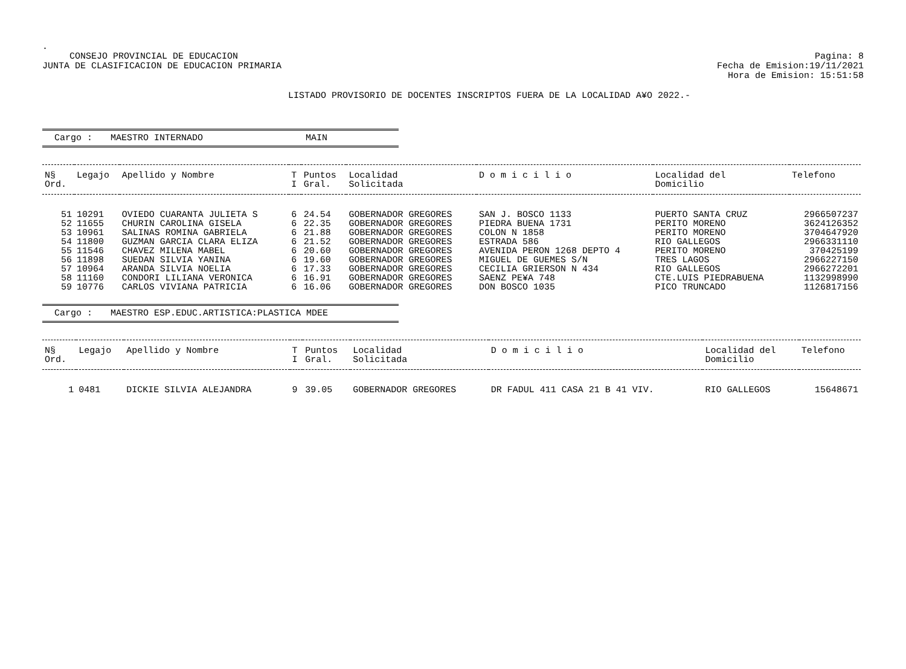.
CONSEJO PROVINCIAL DE EDUCACION
JUNTA DE CLASIFICACION DE EDUCACION PRIMARIA
Pagina: 8
Fecha de Emision:19/11/2021
Hora de Emision: 15:51:58
LISTADO PROVISORIO DE DOCENTES INSCRIPTOS FUERA DE LA LOCALIDAD A¥O 2022.-
Cargo : MAESTRO INTERNADO MAIN
| N§ | Legajo | Apellido y Nombre | T | Puntos | Localidad | D o m i c i l i o | Localidad del | Telefono |
| --- | --- | --- | --- | --- | --- | --- | --- | --- |
| Ord. | | | I | Gral. | Solicitada | | Domicilio | |
| 51 | 10291 | OVIEDO CUARANTA JULIETA S | 6 | 24.54 | GOBERNADOR GREGORES | SAN J. BOSCO 1133 | PUERTO SANTA CRUZ | 2966507237 |
| 52 | 11655 | CHURIN CAROLINA GISELA | 6 | 22.35 | GOBERNADOR GREGORES | PIEDRA BUENA 1731 | PERITO MORENO | 3624126352 |
| 53 | 10961 | SALINAS ROMINA GABRIELA | 6 | 21.88 | GOBERNADOR GREGORES | COLON N 1858 | PERITO MORENO | 3704647920 |
| 54 | 11800 | GUZMAN GARCIA CLARA ELIZA | 6 | 21.52 | GOBERNADOR GREGORES | ESTRADA 586 | RIO GALLEGOS | 2966331110 |
| 55 | 11546 | CHAVEZ MILENA MABEL | 6 | 20.60 | GOBERNADOR GREGORES | AVENIDA PERON 1268 DEPTO 4 | PERITO MORENO | 370425199 |
| 56 | 11898 | SUEDAN SILVIA YANINA | 6 | 19.60 | GOBERNADOR GREGORES | MIGUEL DE GUEMES S/N | TRES LAGOS | 2966227150 |
| 57 | 10964 | ARANDA SILVIA NOELIA | 6 | 17.33 | GOBERNADOR GREGORES | CECILIA GRIERSON N 434 | RIO GALLEGOS | 2966272201 |
| 58 | 11160 | CONDORI LILIANA VERONICA | 6 | 16.91 | GOBERNADOR GREGORES | SAENZ PE¥A 748 | CTE.LUIS PIEDRABUENA | 1132998990 |
| 59 | 10776 | CARLOS VIVIANA PATRICIA | 6 | 16.06 | GOBERNADOR GREGORES | DON BOSCO 1035 | PICO TRUNCADO | 1126817156 |
Cargo : MAESTRO ESP.EDUC.ARTISTICA:PLASTICA MDEE
| N§ | Legajo | Apellido y Nombre | T | Puntos | Localidad | D o m i c i l i o | Localidad del | Telefono |
| --- | --- | --- | --- | --- | --- | --- | --- | --- |
| Ord. | | | I | Gral. | Solicitada | | Domicilio | |
| 1 | 0481 | DICKIE SILVIA ALEJANDRA | 9 | 39.05 | GOBERNADOR GREGORES | DR FADUL 411 CASA 21 B 41 VIV. | RIO GALLEGOS | 15648671 |